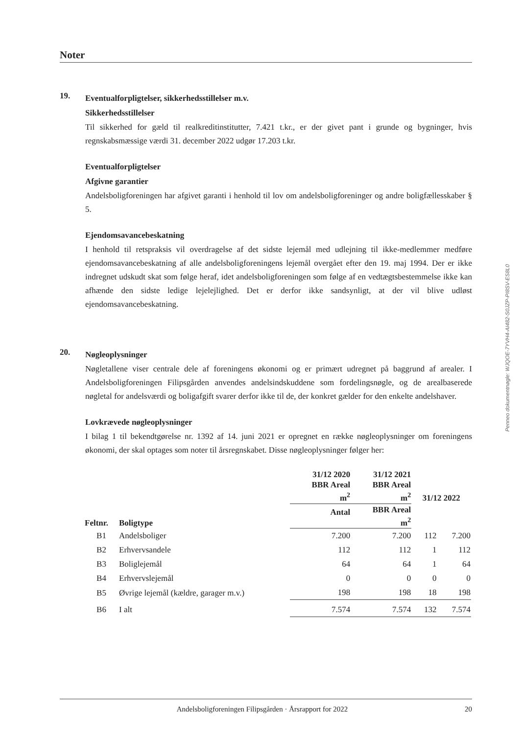Noter
19.
Eventualforpligtelser, sikkerhedsstillelser m.v.
Sikkerhedsstillelser
Til sikkerhed for gæld til realkreditinstitutter, 7.421 t.kr., er der givet pant i grunde og bygninger, hvis regnskabsmæssige værdi 31. december 2022 udgør 17.203 t.kr.
Eventualforpligtelser
Afgivne garantier
Andelsboligforeningen har afgivet garanti i henhold til lov om andelsboligforeninger og andre boligfællesskaber § 5.
Ejendomsavancebeskatning
I henhold til retspraksis vil overdragelse af det sidste lejemål med udlejning til ikke-medlemmer medføre ejendomsavancebeskatning af alle andelsboligforeningens lejemål overgået efter den 19. maj 1994. Der er ikke indregnet udskudt skat som følge heraf, idet andelsboligforeningen som følge af en vedtægtsbestemmelse ikke kan afhænde den sidste ledige lejelejlighed. Det er derfor ikke sandsynligt, at der vil blive udløst ejendomsavancebeskatning.
20.
Nøgleoplysninger
Nøgletallene viser centrale dele af foreningens økonomi og er primært udregnet på baggrund af arealer. I Andelsboligforeningen Filipsgården anvendes andelsindskuddene som fordelingsnøgle, og de arealbaserede nøgletal for andelsværdi og boligafgift svarer derfor ikke til de, der konkret gælder for den enkelte andelshaver.
Lovkrævede nøgleoplysninger
I bilag 1 til bekendtgørelse nr. 1392 af 14. juni 2021 er opregnet en række nøgleoplysninger om foreningens økonomi, der skal optages som noter til årsregnskabet. Disse nøgleoplysninger følger her:
| Feltnr. | Boligtype | 31/12 2020 BBR Areal m<sup>2</sup> | 31/12 2021 BBR Areal m<sup>2</sup> | 31/12 2022 | |
| --- | --- | --- | --- | --- | --- |
| | | | | Antal | BBR Areal m<sup>2</sup> |
| B1 | Andelsboliger | 7.200 | 7.200 | 112 | 7.200 |
| B2 | Erhvervsandele | 112 | 112 | 1 | 112 |
| B3 | Boliglejemål | 64 | 64 | 1 | 64 |
| B4 | Erhvervslejemål | 0 | 0 | 0 | 0 |
| B5 | Øvrige lejemål (kældre, garager m.v.) | 198 | 198 | 18 | 198 |
| B6 | I alt | 7.574 | 7.574 | 132 | 7.574 |
Penneo dokumentnøgle: WJQOE-7YVH4-AI482-S0JZP-PI8SV-ES8L0
Andelsboligforeningen Filipsgården · Årsrapport for 2022 20